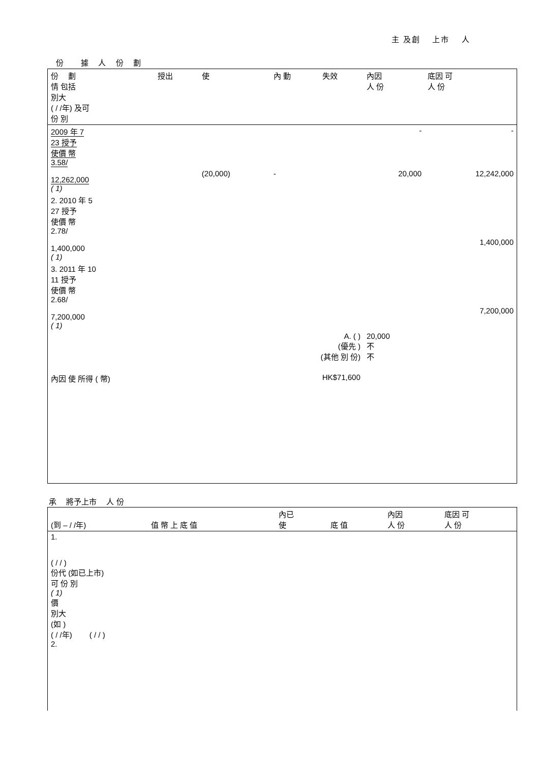主 及創　 上市　 人
份　　 據　 人　 份　 劃
| 份 劃 情 包括 別大 ( / /年) 及可 份 別 | 授出 | 使 | 內 動 | 失效 | 內因 人 份 | 底因 可 人 份 |
| --- | --- | --- | --- | --- | --- | --- |
| 2009 年 7 23 授予 使價 幣 3.58/ 12,262,000 ( 1) | | (20,000) | - | | - 20,000 | - 12,242,000 |
| 2. 2010 年 5 27 授予 使價 幣 2.78/ 1,400,000 ( 1) | | | | | | 1,400,000 |
| 3. 2011 年 10 11 授予 使價 幣 2.68/ 7,200,000 ( 1) | | | | | | 7,200,000 |
| A. ( ) (優先 ) (其他 別 份) | | | | | 20,000 不 不 | |
| 內因 使 所得 ( 幣) | | | | HK$71,600 | | |
承　 將予上市　 人 份
| (到 – / /年) | 值 幣 上 底 值 | 內已 使 | 底 值 | 內因 人 份 | 底因 可 人 份 |
| --- | --- | --- | --- | --- | --- |
| 1. ( / / ) 份代 (如已上市) 可 份 別 ( 1) 價 別大 (如 ) ( / /年) ( / / ) 2. | | | | | |